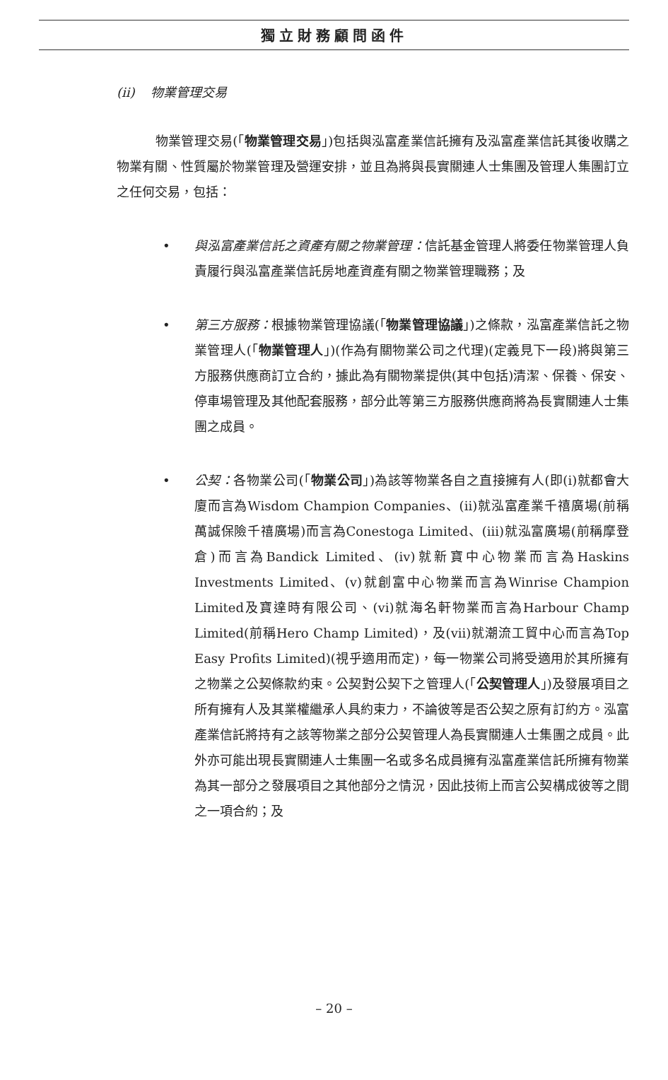獨立財務顧問函件
(ii) 物業管理交易
物業管理交易(「物業管理交易」)包括與泓富產業信託擁有及泓富產業信託其後收購之物業有關、性質屬於物業管理及營運安排，並且為將與長實關連人士集團及管理人集團訂立之任何交易，包括：
•
與泓富產業信託之資產有關之物業管理：信託基金管理人將委任物業管理人負責履行與泓富產業信託房地產資產有關之物業管理職務；及
•
第三方服務：根據物業管理協議(「物業管理協議」)之條款，泓富產業信託之物業管理人(「物業管理人」)(作為有關物業公司之代理)(定義見下一段)將與第三方服務供應商訂立合約，據此為有關物業提供(其中包括)清潔、保養、保安、停車場管理及其他配套服務，部分此等第三方服務供應商將為長實關連人士集團之成員。
•
公契：各物業公司(「物業公司」)為該等物業各自之直接擁有人(即(i)就都會大廈而言為Wisdom Champion Companies、(ii)就泓富產業千禧廣場(前稱萬誠保險千禧廣場)而言為Conestoga Limited、(iii)就泓富廣場(前稱摩登倉)而言為Bandick Limited、(iv)就新寶中心物業而言為Haskins Investments Limited、(v)就創富中心物業而言為Winrise Champion Limited及寶達時有限公司、(vi)就海名軒物業而言為Harbour Champ Limited(前稱Hero Champ Limited)，及(vii)就潮流工貿中心而言為Top Easy Profits Limited)(視乎適用而定)，每一物業公司將受適用於其所擁有之物業之公契條款約束。公契對公契下之管理人(「公契管理人」)及發展項目之所有擁有人及其業權繼承人具約束力，不論彼等是否公契之原有訂約方。泓富產業信託將持有之該等物業之部分公契管理人為長實關連人士集團之成員。此外亦可能出現長實關連人士集團一名或多名成員擁有泓富產業信託所擁有物業為其一部分之發展項目之其他部分之情況，因此技術上而言公契構成彼等之間之一項合約；及
– 20 –